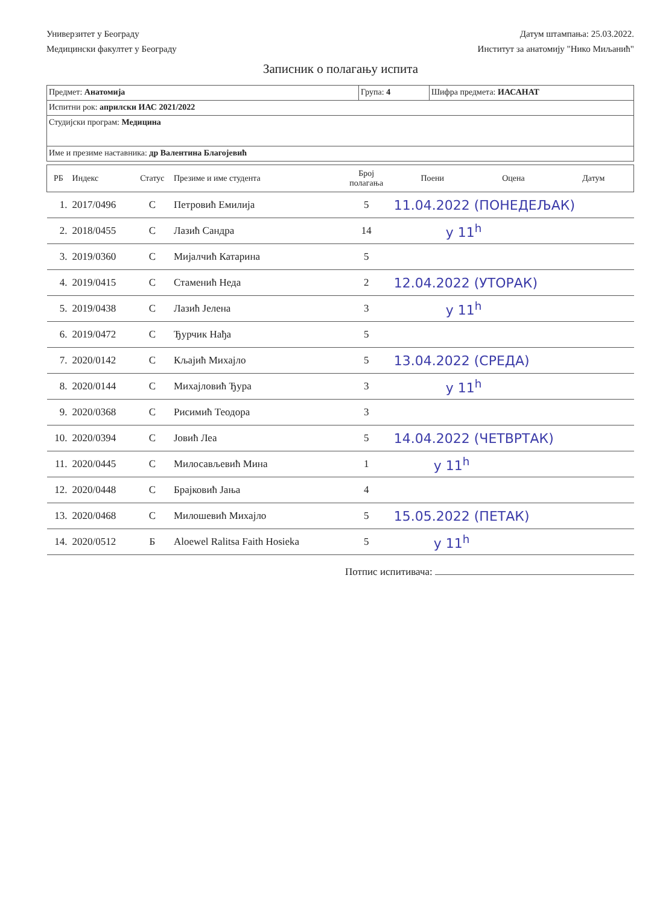Универзитет у Београду
Медицински факултет у Београду
Датум штампања: 25.03.2022.
Институт за анатомију "Нико Миљанић"
Записник о полагању испита
| Предмет: Анатомија | Група: 4 | Шифра предмета: ИАСАНАТ |
| Испитни рок: априлски ИАС 2021/2022 | | |
| Студијски програм: Медицина | | |
| Име и презиме наставника: др Валентина Благојевић | | |
| РБ | Индекс | Статус | Презиме и име студента | Број полагања | Поени | Оцена | Датум |
| --- | --- | --- | --- | --- | --- | --- | --- |
| 1. | 2017/0496 | С | Петровић Емилија | 5 | 11.04.2022 (ПОНЕДЕЉАК) | | |
| 2. | 2018/0455 | С | Лазић Сандра | 14 | у 11<sup>h</sup> | | |
| 3. | 2019/0360 | С | Мијалчић Катарина | 5 | | | |
| 4. | 2019/0415 | С | Стаменић Неда | 2 | 12.04.2022 (УТОРАК) | | |
| 5. | 2019/0438 | С | Лазић Јелена | 3 | у 11<sup>h</sup> | | |
| 6. | 2019/0472 | С | Ђурчик Нађа | 5 | | | |
| 7. | 2020/0142 | С | Кљајић Михајло | 5 | 13.04.2022 (СРЕДА) | | |
| 8. | 2020/0144 | С | Михајловић Ђура | 3 | у 11<sup>h</sup> | | |
| 9. | 2020/0368 | С | Рисимић Теодора | 3 | | | |
| 10. | 2020/0394 | С | Јовић Леа | 5 | 14.04.2022 (ЧЕТВРТАК) | | |
| 11. | 2020/0445 | С | Милосављевић Мина | 1 | у 11<sup>h</sup> | | |
| 12. | 2020/0448 | С | Брајковић Јања | 4 | | | |
| 13. | 2020/0468 | С | Милошевић Михајло | 5 | 15.05.2022 (ПЕТАК) | | |
| 14. | 2020/0512 | Б | Aloewel Ralitsa Faith Hosieka | 5 | у 11<sup>h</sup> | | |
Потпис испитивача: